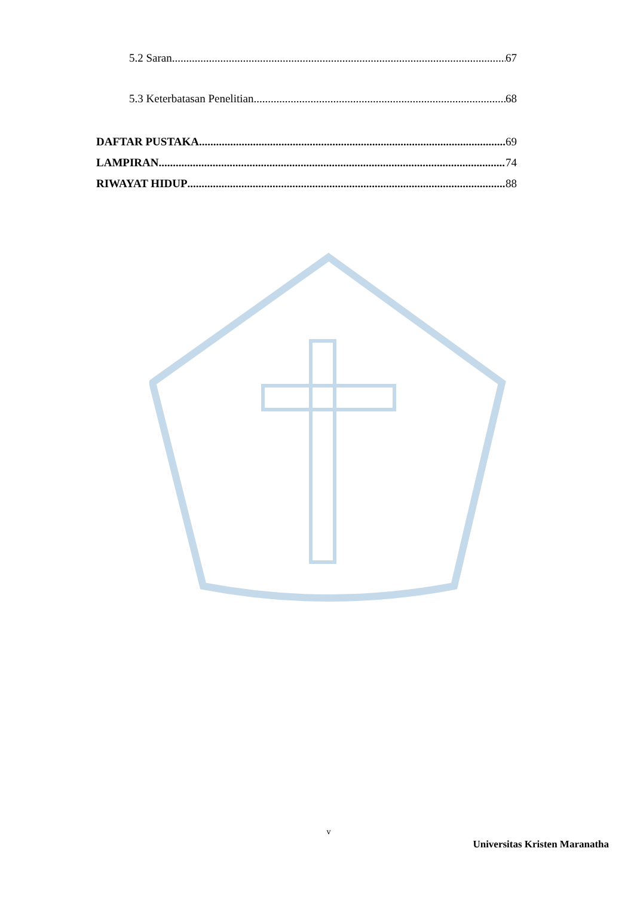5.2 Saran 67
5.3 Keterbatasan Penelitian 68
DAFTAR PUSTAKA 69
LAMPIRAN 74
RIWAYAT HIDUP 88
v
Universitas Kristen Maranatha